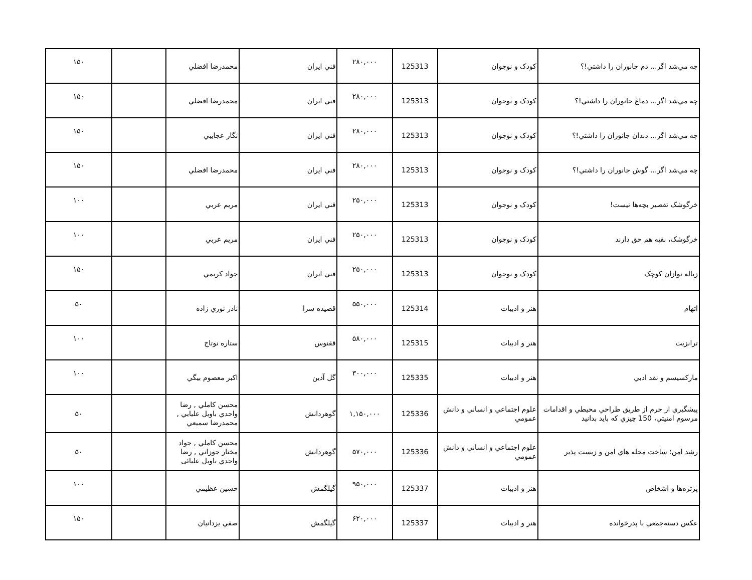| چه مي‌شد اگر... دم جانوران را داشتي!؟ | كودک و نوجوان | 125313 | ۲۸۰,۰۰۰ | فني ايران | محمدرضا افضلي | | ۱۵۰ |
| چه مي‌شد اگر... دماغ جانوران را داشتي!؟ | كودک و نوجوان | 125313 | ۲۸۰,۰۰۰ | فني ايران | محمدرضا افضلي | | ۱۵۰ |
| چه مي‌شد اگر... دندان جانوران را داشتي!؟ | كودک و نوجوان | 125313 | ۲۸۰,۰۰۰ | فني ايران | نگار عجايبي | | ۱۵۰ |
| چه مي‌شد اگر... گوش جانوران را داشتي!؟ | كودک و نوجوان | 125313 | ۲۸۰,۰۰۰ | فني ايران | محمدرضا افضلي | | ۱۵۰ |
| خرگوشک تقصير بچه‌ها نيست! | كودک و نوجوان | 125313 | ۲۵۰,۰۰۰ | فني ايران | مريم عربي | | ۱۰۰ |
| خرگوشک، بقيه هم حق دارند | كودک و نوجوان | 125313 | ۲۵۰,۰۰۰ | فني ايران | مريم عربي | | ۱۰۰ |
| زباله نوازان كوچک | كودک و نوجوان | 125313 | ۲۵۰,۰۰۰ | فني ايران | جواد كريمي | | ۱۵۰ |
| اتهام | هنر و ادبيات | 125314 | ۵۵۰,۰۰۰ | قصيده سرا | نادر نوري زاده | | ۵۰ |
| ترانزيت | هنر و ادبيات | 125315 | ۵۸۰,۰۰۰ | ققنوس | ستاره نوتاج | | ۱۰۰ |
| ماركسيسم و نقد ادبي | هنر و ادبيات | 125335 | ۳۰۰,۰۰۰ | گل آذين | اكبر معصوم بيگي | | ۱۰۰ |
| پيشگيري از جرم از طريق طراحي محيطي و اقدامات مرسوم امنيتي، 150 چيزي كه بايد بدانيد | علوم اجتماعي و انساني و دانش عمومي | 125336 | ۱,۱۵۰,۰۰۰ | گوهردانش | محسن كاملي , رضا واحدي باويل علیایي , محمدرضا سميعي | | ۵۰ |
| رشد امن؛ ساخت محله هاي امن و زيست پذير | علوم اجتماعي و انساني و دانش عمومي | 125336 | ۵۷۰,۰۰۰ | گوهردانش | محسن كاملي , جواد مختار جوزاني , رضا واحدي باويل علیائی | | ۵۰ |
| پرتره‌ها و اشخاص | هنر و ادبيات | 125337 | ۹۵۰,۰۰۰ | گيلگمش | حسين عظيمي | | ۱۰۰ |
| عكس دسته‌جمعي با پدرخوانده | هنر و ادبيات | 125337 | ۶۲۰,۰۰۰ | گيلگمش | صفي يزدانيان | | ۱۵۰ |